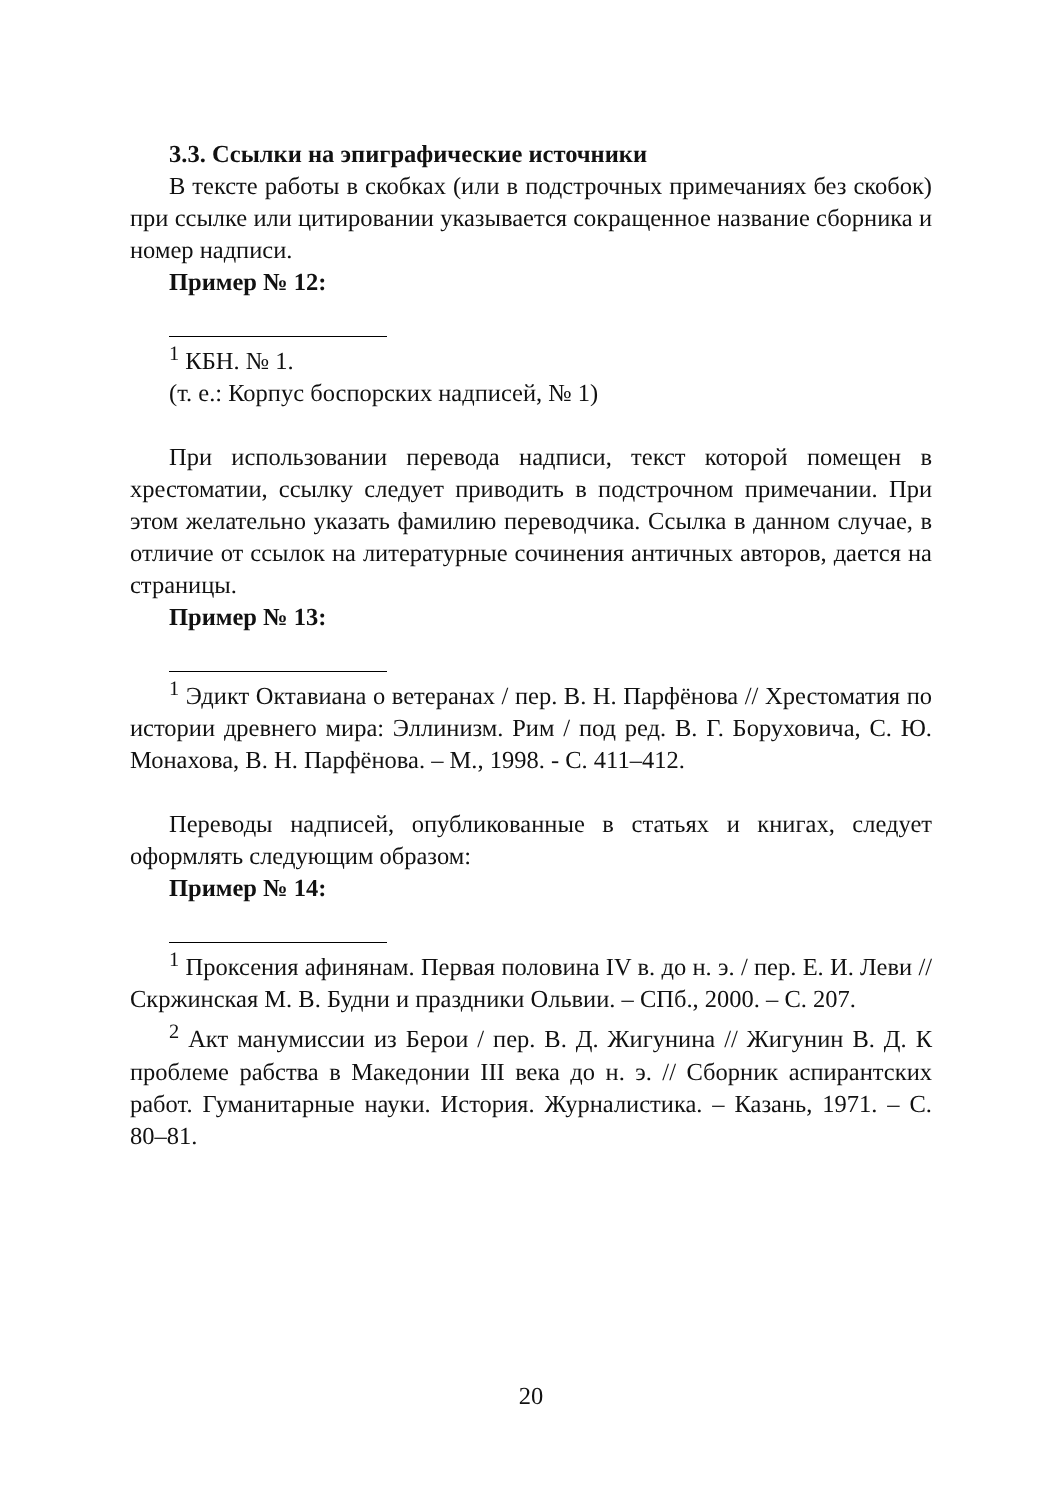3.3. Ссылки на эпиграфические источники
В тексте работы в скобках (или в подстрочных примечаниях без скобок) при ссылке или цитировании указывается сокращенное название сборника и номер надписи.
Пример № 12:
<sup>1</sup> КБН. № 1.
(т. е.: Корпус боспорских надписей, № 1)
При использовании перевода надписи, текст которой помещен в хрестоматии, ссылку следует приводить в подстрочном примечании. При этом желательно указать фамилию переводчика. Ссылка в данном случае, в отличие от ссылок на литературные сочинения античных авторов, дается на страницы.
Пример № 13:
<sup>1</sup> Эдикт Октавиана о ветеранах / пер. В. Н. Парфёнова // Хрестоматия по истории древнего мира: Эллинизм. Рим / под ред. В. Г. Боруховича, С. Ю. Монахова, В. Н. Парфёнова. – М., 1998. - С. 411–412.
Переводы надписей, опубликованные в статьях и книгах, следует оформлять следующим образом:
Пример № 14:
<sup>1</sup> Проксения афинянам. Первая половина IV в. до н. э. / пер. Е. И. Леви // Скржинская М. В. Будни и праздники Ольвии. – СПб., 2000. – С. 207.
<sup>2</sup> Акт манумиссии из Берои / пер. В. Д. Жигунина // Жигунин В. Д. К проблеме рабства в Македонии III века до н. э. // Сборник аспирантских работ. Гуманитарные науки. История. Журналистика. – Казань, 1971. – С. 80–81.
20